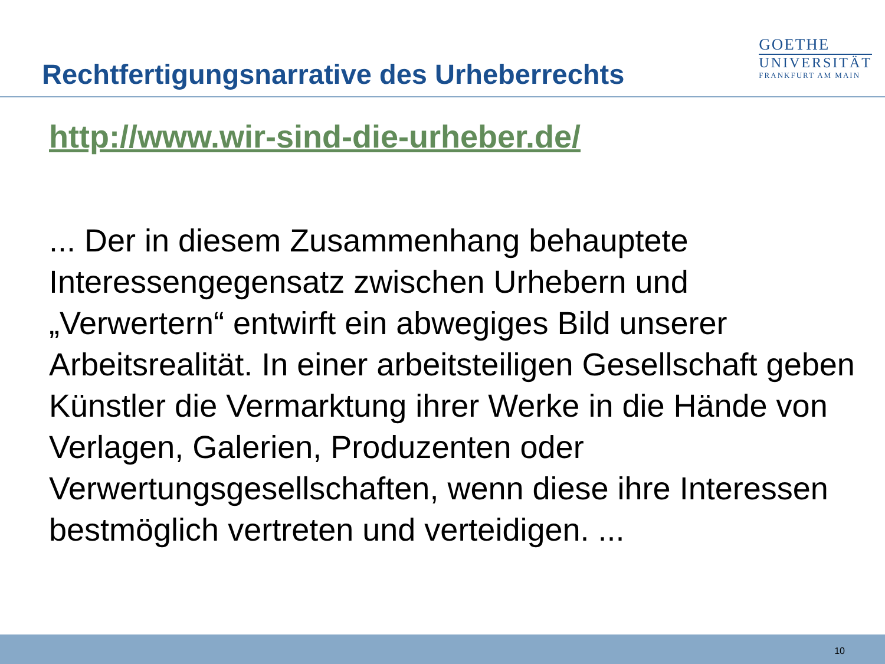Rechtfertigungsnarrative des Urheberrechts
GOETHE
UNIVERSITÄT
FRANKFURT AM MAIN
http://www.wir-sind-die-urheber.de/
... Der in diesem Zusammenhang behauptete Interessengegensatz zwischen Urhebern und „Verwertern“ entwirft ein abwegiges Bild unserer Arbeitsrealität. In einer arbeitsteiligen Gesellschaft geben Künstler die Vermarktung ihrer Werke in die Hände von Verlagen, Galerien, Produzenten oder Verwertungsgesellschaften, wenn diese ihre Interessen bestmöglich vertreten und verteidigen. ...
10